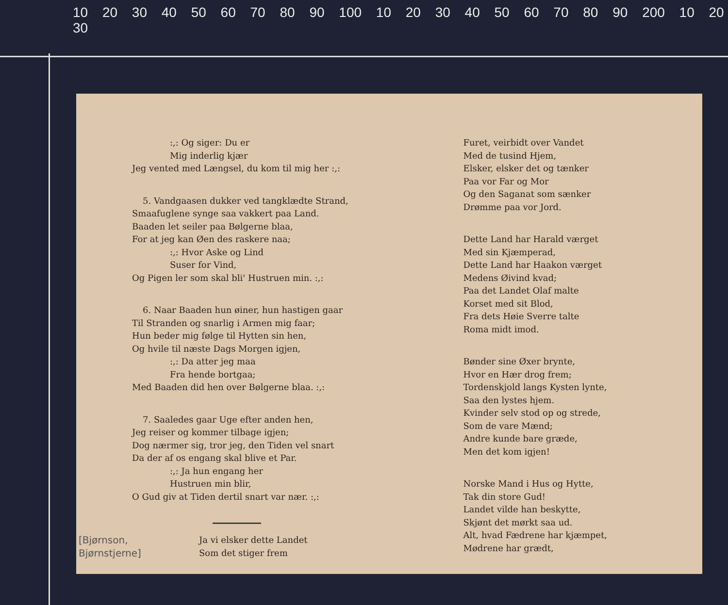10 20 30 40 50 60 70 80 90 100 10 20 30 40 50 60 70 80 90 200 10 20 30
:,: Og siger: Du er
Mig inderlig kjær
Jeg vented med Længsel, du kom til mig her :,:
5. Vandgaasen dukker ved tangklædte Strand,
Smaafuglene synge saa vakkert paa Land.
Baaden let seiler paa Bølgerne blaa,
For at jeg kan Øen des raskere naa;
:,: Hvor Aske og Lind
Suser for Vind,
Og Pigen ler som skal bli' Hustruen min. :,:
6. Naar Baaden hun øiner, hun hastigen gaar
Til Stranden og snarlig i Armen mig faar;
Hun beder mig følge til Hytten sin hen,
Og hvile til næste Dags Morgen igjen,
:,: Da atter jeg maa
Fra hende bortgaa;
Med Baaden did hen over Bølgerne blaa. :,:
7. Saaledes gaar Uge efter anden hen,
Jeg reiser og kommer tilbage igjen;
Dog nærmer sig, tror jeg, den Tiden vel snart
Da der af os engang skal blive et Par.
:,: Ja hun engang her
Hustruen min blir,
O Gud giv at Tiden dertil snart var nær. :,:
[Bjørnson,
Bjørnstjerne]
Ja vi elsker dette Landet
Som det stiger frem
Furet, veirbidt over Vandet
Med de tusind Hjem,
Elsker, elsker det og tænker
Paa vor Far og Mor
Og den Saganat som sænker
Drømme paa vor Jord.
Dette Land har Harald værget
Med sin Kjæmperad,
Dette Land har Haakon værget
Medens Øivind kvad;
Paa det Landet Olaf malte
Korset med sit Blod,
Fra dets Høie Sverre talte
Roma midt imod.
Bønder sine Øxer brynte,
Hvor en Hær drog frem;
Tordenskjold langs Kysten lynte,
Saa den lystes hjem.
Kvinder selv stod op og strede,
Som de vare Mænd;
Andre kunde bare græde,
Men det kom igjen!
Norske Mand i Hus og Hytte,
Tak din store Gud!
Landet vilde han beskytte,
Skjønt det mørkt saa ud.
Alt, hvad Fædrene har kjæmpet,
Mødrene har grædt,